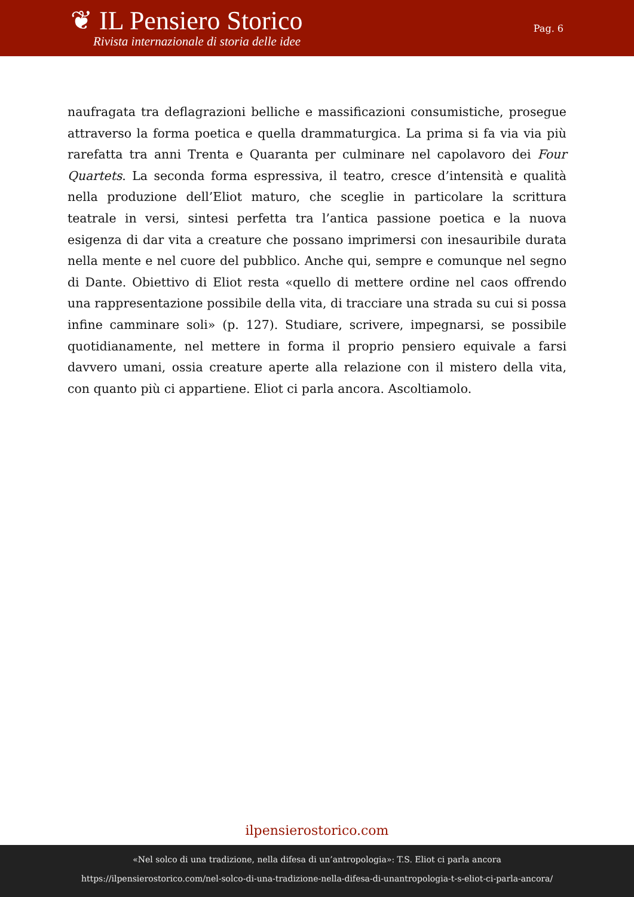❦ IL Pensiero Storico
Rivista internazionale di storia delle idee
Pag. 6
naufragata tra deflagrazioni belliche e massificazioni consumistiche, prosegue attraverso la forma poetica e quella drammaturgica. La prima si fa via via più rarefatta tra anni Trenta e Quaranta per culminare nel capolavoro dei Four Quartets. La seconda forma espressiva, il teatro, cresce d’intensità e qualità nella produzione dell’Eliot maturo, che sceglie in particolare la scrittura teatrale in versi, sintesi perfetta tra l’antica passione poetica e la nuova esigenza di dar vita a creature che possano imprimersi con inesauribile durata nella mente e nel cuore del pubblico. Anche qui, sempre e comunque nel segno di Dante. Obiettivo di Eliot resta «quello di mettere ordine nel caos offrendo una rappresentazione possibile della vita, di tracciare una strada su cui si possa infine camminare soli» (p. 127). Studiare, scrivere, impegnarsi, se possibile quotidianamente, nel mettere in forma il proprio pensiero equivale a farsi davvero umani, ossia creature aperte alla relazione con il mistero della vita, con quanto più ci appartiene. Eliot ci parla ancora. Ascoltiamolo.
ilpensierostorico.com
«Nel solco di una tradizione, nella difesa di un’antropologia»: T.S. Eliot ci parla ancora
https://ilpensierostorico.com/nel-solco-di-una-tradizione-nella-difesa-di-unantropologia-t-s-eliot-ci-parla-ancora/